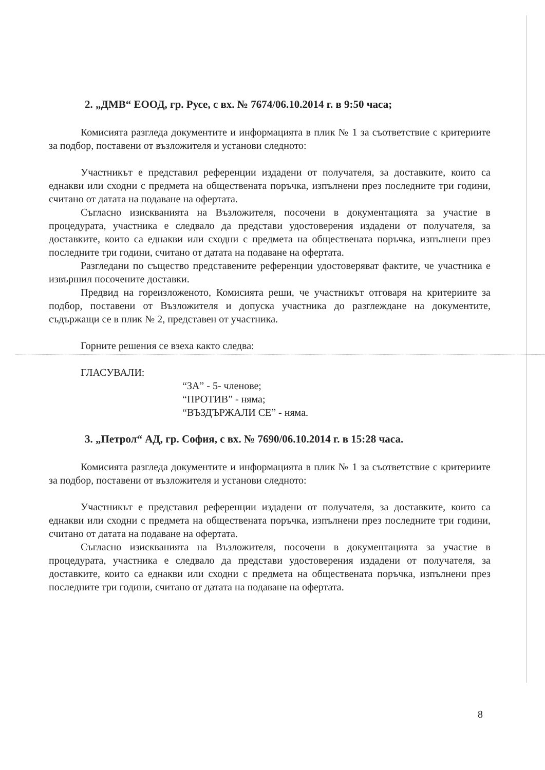2. „ДМВ“ ЕООД, гр. Русе, с вх. № 7674/06.10.2014 г. в 9:50 часа;
Комисията разгледа документите и информацията в плик № 1 за съответствие с критериите за подбор, поставени от възложителя и установи следното:
Участникът е представил референции издадени от получателя, за доставките, които са еднакви или сходни с предмета на обществената поръчка, изпълнени през последните три години, считано от датата на подаване на офертата.
Съгласно изискванията на Възложителя, посочени в документацията за участие в процедурата, участника е следвало да представи удостоверения издадени от получателя, за доставките, които са еднакви или сходни с предмета на обществената поръчка, изпълнени през последните три години, считано от датата на подаване на офертата.
Разгледани по същество представените референции удостоверяват фактите, че участника е извършил посочените доставки.
Предвид на гореизложеното, Комисията реши, че участникът отговаря на критериите за подбор, поставени от Възложителя и допуска участника до разглеждане на документите, съдържащи се в плик № 2, представен от участника.
Горните решения се взеха както следва:
ГЛАСУВАЛИ:
“ЗА” - 5- членове;
“ПРОТИВ” - няма;
“ВЪЗДЪРЖАЛИ СЕ” - няма.
3. „Петрол“ АД, гр. София, с вх. № 7690/06.10.2014 г. в 15:28 часа.
Комисията разгледа документите и информацията в плик № 1 за съответствие с критериите за подбор, поставени от възложителя и установи следното:
Участникът е представил референции издадени от получателя, за доставките, които са еднакви или сходни с предмета на обществената поръчка, изпълнени през последните три години, считано от датата на подаване на офертата.
Съгласно изискванията на Възложителя, посочени в документацията за участие в процедурата, участника е следвало да представи удостоверения издадени от получателя, за доставките, които са еднакви или сходни с предмета на обществената поръчка, изпълнени през последните три години, считано от датата на подаване на офертата.
8